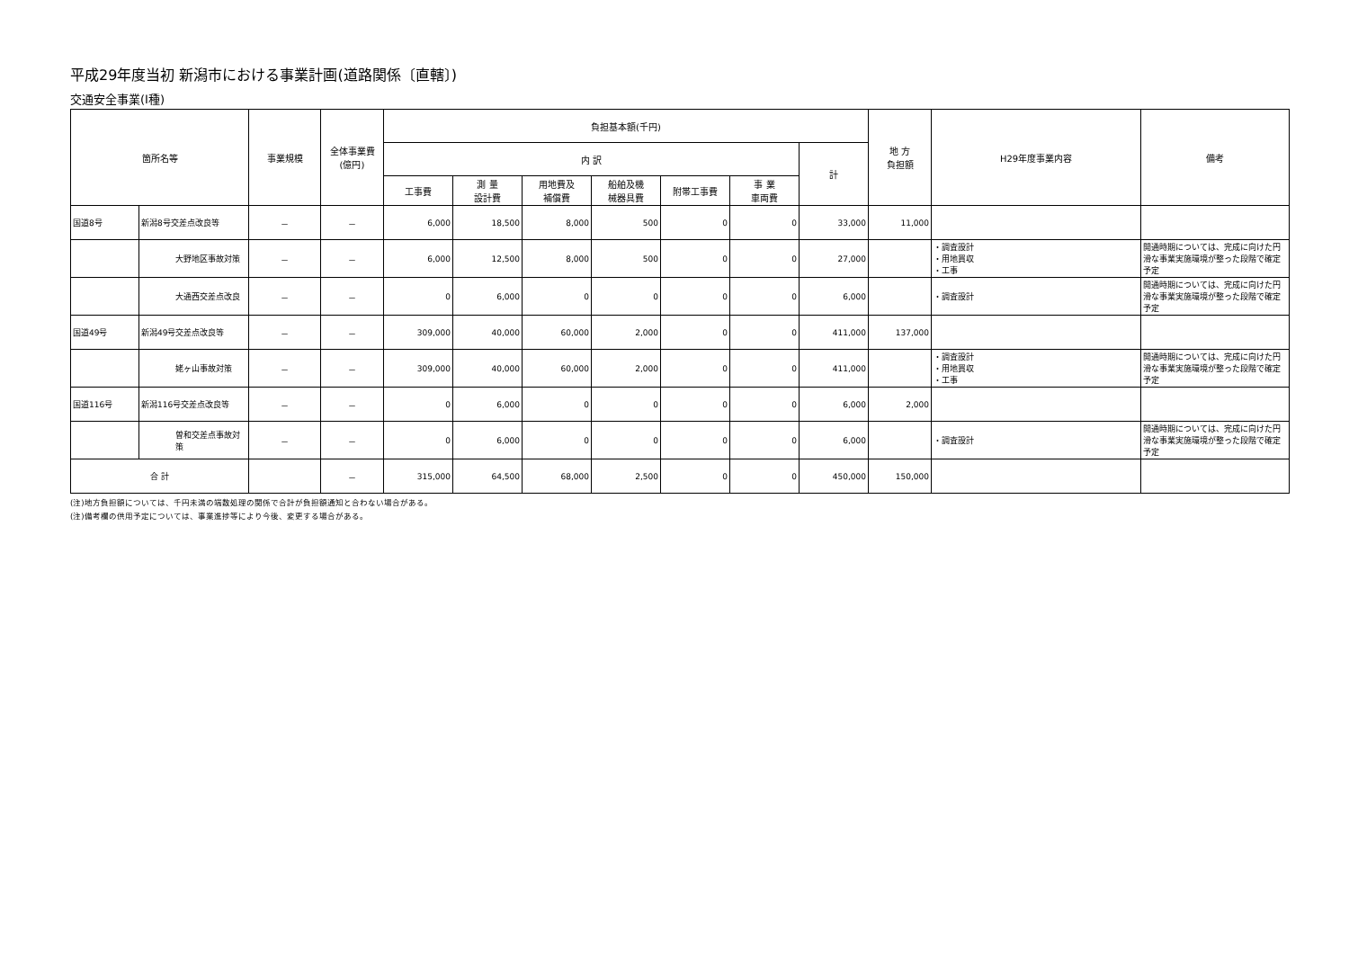平成29年度当初 新潟市における事業計画(道路関係〔直轄〕)
交通安全事業(Ⅰ種)
| 箇所名等 | | 事業規模 | 全体事業費 (億円) | 負担基本額(千円) | | | | | | | 地 方 負担額 | H29年度事業内容 | 備考 |
| --- | --- | --- | --- | --- | --- | --- | --- | --- | --- | --- | --- | --- | --- |
| | | | | 内 訳 | | | | | | 計 | | | |
| | | | | 工事費 | 測 量 設計費 | 用地費及 補償費 | 船舶及機 械器具費 | 附帯工事費 | 事 業 車両費 | | | | |
| 国道8号 | 新潟8号交差点改良等 | － | － | 6,000 | 18,500 | 8,000 | 500 | 0 | 0 | 33,000 | 11,000 | | |
| | 大野地区事故対策 | － | － | 6,000 | 12,500 | 8,000 | 500 | 0 | 0 | 27,000 | | ・調査設計 ・用地買収 ・工事 | 開通時期については、完成に向けた円滑な事業実施環境が整った段階で確定予定 |
| | 大通西交差点改良 | － | － | 0 | 6,000 | 0 | 0 | 0 | 0 | 6,000 | | ・調査設計 | 開通時期については、完成に向けた円滑な事業実施環境が整った段階で確定予定 |
| 国道49号 | 新潟49号交差点改良等 | － | － | 309,000 | 40,000 | 60,000 | 2,000 | 0 | 0 | 411,000 | 137,000 | | |
| | 姥ヶ山事故対策 | － | － | 309,000 | 40,000 | 60,000 | 2,000 | 0 | 0 | 411,000 | | ・調査設計 ・用地買収 ・工事 | 開通時期については、完成に向けた円滑な事業実施環境が整った段階で確定予定 |
| 国道116号 | 新潟116号交差点改良等 | － | － | 0 | 6,000 | 0 | 0 | 0 | 0 | 6,000 | 2,000 | | |
| | 曽和交差点事故対策 | － | － | 0 | 6,000 | 0 | 0 | 0 | 0 | 6,000 | | ・調査設計 | 開通時期については、完成に向けた円滑な事業実施環境が整った段階で確定予定 |
| 合 計 | | | － | 315,000 | 64,500 | 68,000 | 2,500 | 0 | 0 | 450,000 | 150,000 | | |
(注)地方負担額については、千円未満の端数処理の関係で合計が負担額通知と合わない場合がある。
(注)備考欄の供用予定については、事業進捗等により今後、変更する場合がある。